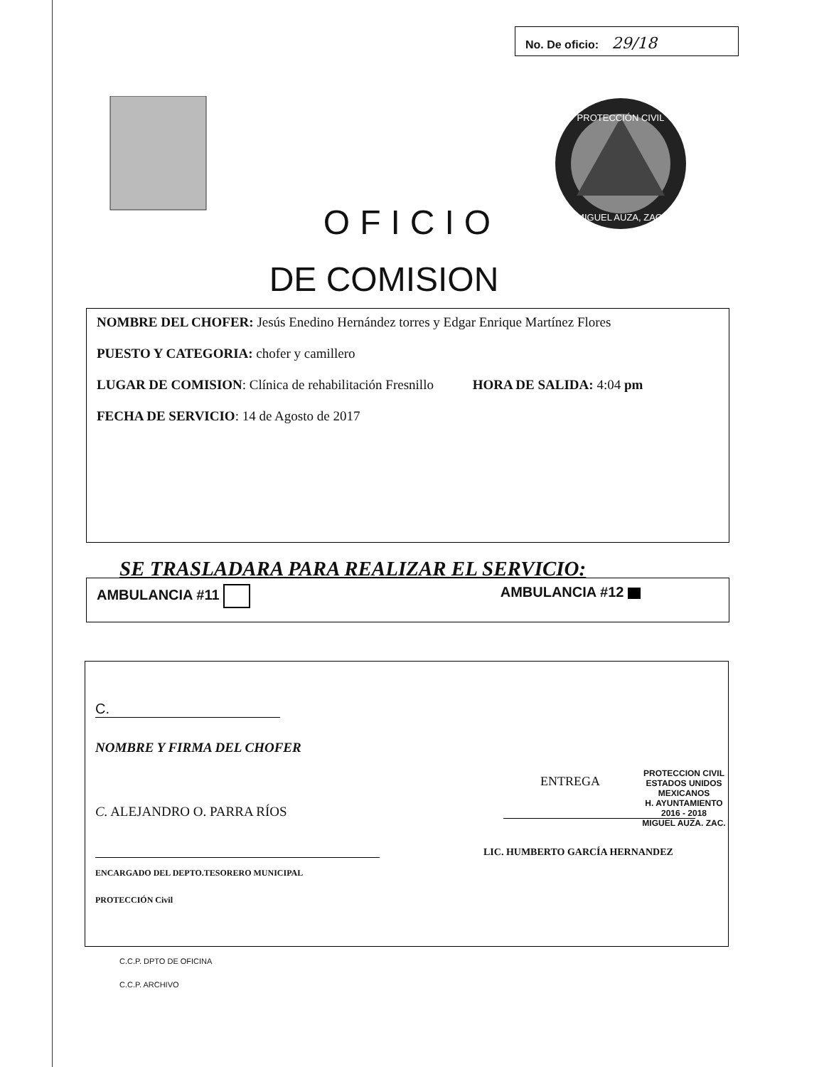No. De oficio: 29/18
PROTECCIÓN CIVIL
MIGUEL AUZA, ZAC.
OFICIO
DE COMISION
NOMBRE DEL CHOFER: Jesús Enedino Hernández torres y Edgar Enrique Martínez Flores
PUESTO Y CATEGORIA: chofer y camillero
LUGAR DE COMISION: Clínica de rehabilitación Fresnillo HORA DE SALIDA: 4:04 pm
FECHA DE SERVICIO: 14 de Agosto de 2017
SE TRASLADARA PARA REALIZAR EL SERVICIO:
AMBULANCIA #11 AMBULANCIA #12
C.
NOMBRE Y FIRMA DEL CHOFER
ENTREGA
PROTECCION CIVIL
ESTADOS UNIDOS MEXICANOS
H. AYUNTAMIENTO
2016 - 2018
MIGUEL AUZA. ZAC.
C. ALEJANDRO O. PARRA RÍOS
LIC. HUMBERTO GARCÍA HERNANDEZ
ENCARGADO DEL DEPTO.TESORERO MUNICIPAL
PROTECCIÓN Civil
C.C.P. DPTO DE OFICINA
C.C.P. ARCHIVO